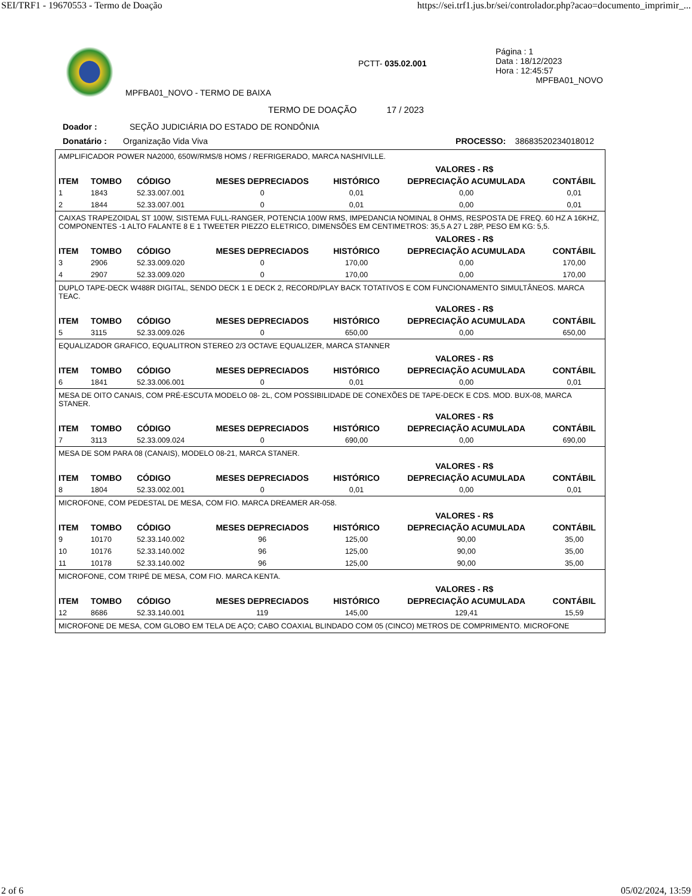SEI/TRF1 - 19670553 - Termo de Doação https://sei.trf1.jus.br/sei/controlador.php?acao=documento_imprimir_...
MPFBA01_NOVO - TERMO DE BAIXA
PCTT- 035.02.001
Página : 1
Data : 18/12/2023
Hora : 12:45:57
MPFBA01_NOVO
TERMO DE DOAÇÃO 17 / 2023
Doador : SEÇÃO JUDICIÁRIA DO ESTADO DE RONDÔNIA
Donatário : Organização Vida Viva PROCESSO: 38683520234018012
AMPLIFICADOR POWER NA2000, 650W/RMS/8 HOMS / REFRIGERADO, MARCA NASHIVILLE.
| | | | | VALORES - R$ | | |
| --- | --- | --- | --- | --- | --- | --- |
| ITEM | TOMBO | CÓDIGO | MESES DEPRECIADOS | HISTÓRICO | DEPRECIAÇÃO ACUMULADA | CONTÁBIL |
| 1 | 1843 | 52.33.007.001 | 0 | 0,01 | 0,00 | 0,01 |
| 2 | 1844 | 52.33.007.001 | 0 | 0,01 | 0,00 | 0,01 |
CAIXAS TRAPEZOIDAL ST 100W, SISTEMA FULL-RANGER, POTENCIA 100W RMS, IMPEDANCIA NOMINAL 8 OHMS, RESPOSTA DE FREQ. 60 HZ A 16KHZ, COMPONENTES -1 ALTO FALANTE 8 E 1 TWEETER PIEZZO ELETRICO, DIMENSÕES EM CENTIMETROS: 35,5 A 27 L 28P, PESO EM KG: 5,5.
| | | | | VALORES - R$ | | |
| --- | --- | --- | --- | --- | --- | --- |
| ITEM | TOMBO | CÓDIGO | MESES DEPRECIADOS | HISTÓRICO | DEPRECIAÇÃO ACUMULADA | CONTÁBIL |
| 3 | 2906 | 52.33.009.020 | 0 | 170,00 | 0,00 | 170,00 |
| 4 | 2907 | 52.33.009.020 | 0 | 170,00 | 0,00 | 170,00 |
DUPLO TAPE-DECK W488R DIGITAL, SENDO DECK 1 E DECK 2, RECORD/PLAY BACK TOTATIVOS E COM FUNCIONAMENTO SIMULTÂNEOS. MARCA TEAC.
| | | | | VALORES - R$ | | |
| --- | --- | --- | --- | --- | --- | --- |
| ITEM | TOMBO | CÓDIGO | MESES DEPRECIADOS | HISTÓRICO | DEPRECIAÇÃO ACUMULADA | CONTÁBIL |
| 5 | 3115 | 52.33.009.026 | 0 | 650,00 | 0,00 | 650,00 |
EQUALIZADOR GRAFICO, EQUALITRON STEREO 2/3 OCTAVE EQUALIZER, MARCA STANNER
| | | | | VALORES - R$ | | |
| --- | --- | --- | --- | --- | --- | --- |
| ITEM | TOMBO | CÓDIGO | MESES DEPRECIADOS | HISTÓRICO | DEPRECIAÇÃO ACUMULADA | CONTÁBIL |
| 6 | 1841 | 52.33.006.001 | 0 | 0,01 | 0,00 | 0,01 |
MESA DE OITO CANAIS, COM PRÉ-ESCUTA MODELO 08- 2L, COM POSSIBILIDADE DE CONEXÕES DE TAPE-DECK E CDS. MOD. BUX-08, MARCA STANER.
| | | | | VALORES - R$ | | |
| --- | --- | --- | --- | --- | --- | --- |
| ITEM | TOMBO | CÓDIGO | MESES DEPRECIADOS | HISTÓRICO | DEPRECIAÇÃO ACUMULADA | CONTÁBIL |
| 7 | 3113 | 52.33.009.024 | 0 | 690,00 | 0,00 | 690,00 |
MESA DE SOM PARA 08 (CANAIS), MODELO 08-21, MARCA STANER.
| | | | | VALORES - R$ | | |
| --- | --- | --- | --- | --- | --- | --- |
| ITEM | TOMBO | CÓDIGO | MESES DEPRECIADOS | HISTÓRICO | DEPRECIAÇÃO ACUMULADA | CONTÁBIL |
| 8 | 1804 | 52.33.002.001 | 0 | 0,01 | 0,00 | 0,01 |
MICROFONE, COM PEDESTAL DE MESA, COM FIO. MARCA DREAMER AR-058.
| | | | | VALORES - R$ | | |
| --- | --- | --- | --- | --- | --- | --- |
| ITEM | TOMBO | CÓDIGO | MESES DEPRECIADOS | HISTÓRICO | DEPRECIAÇÃO ACUMULADA | CONTÁBIL |
| 9 | 10170 | 52.33.140.002 | 96 | 125,00 | 90,00 | 35,00 |
| 10 | 10176 | 52.33.140.002 | 96 | 125,00 | 90,00 | 35,00 |
| 11 | 10178 | 52.33.140.002 | 96 | 125,00 | 90,00 | 35,00 |
MICROFONE, COM TRIPÉ DE MESA, COM FIO. MARCA KENTA.
| | | | | VALORES - R$ | | |
| --- | --- | --- | --- | --- | --- | --- |
| ITEM | TOMBO | CÓDIGO | MESES DEPRECIADOS | HISTÓRICO | DEPRECIAÇÃO ACUMULADA | CONTÁBIL |
| 12 | 8686 | 52.33.140.001 | 119 | 145,00 | 129,41 | 15,59 |
MICROFONE DE MESA, COM GLOBO EM TELA DE AÇO; CABO COAXIAL BLINDADO COM 05 (CINCO) METROS DE COMPRIMENTO. MICROFONE
2 of 6 05/02/2024, 13:59